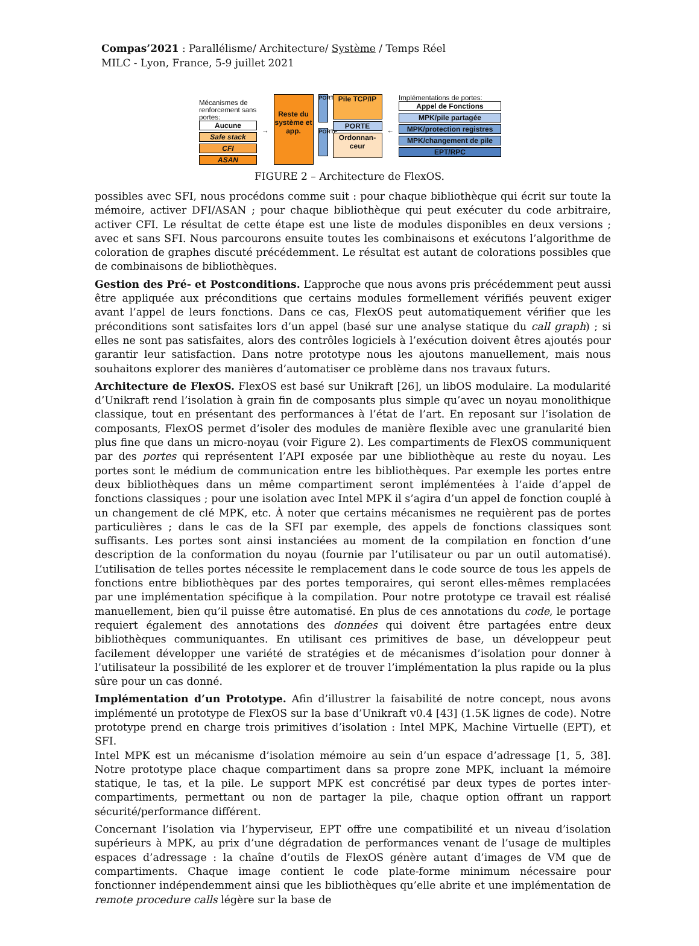Compas’2021 : Parallélisme/ Architecture/ Système / Temps Réel
MILC - Lyon, France, 5-9 juillet 2021
Mécanismes de renforcement sans portes:
Aucune
Safe stack
CFI
ASAN
→
Reste du système et app.
PORTE
PORTE
Pile TCP/IP
PORTE
Ordonnan-ceur
← Implémentations de portes:
Appel de Fonctions
MPK/pile partagée
MPK/protection registres
MPK/changement de pile
EPT/RPC
FIGURE 2 – Architecture de FlexOS.
possibles avec SFI, nous procédons comme suit : pour chaque bibliothèque qui écrit sur toute la mémoire, activer DFI/ASAN ; pour chaque bibliothèque qui peut exécuter du code arbitraire, activer CFI. Le résultat de cette étape est une liste de modules disponibles en deux versions ; avec et sans SFI. Nous parcourons ensuite toutes les combinaisons et exécutons l’algorithme de coloration de graphes discuté précédemment. Le résultat est autant de colorations possibles que de combinaisons de bibliothèques.
Gestion des Pré- et Postconditions. L’approche que nous avons pris précédemment peut aussi être appliquée aux préconditions que certains modules formellement vérifiés peuvent exiger avant l’appel de leurs fonctions. Dans ce cas, FlexOS peut automatiquement vérifier que les préconditions sont satisfaites lors d’un appel (basé sur une analyse statique du call graph) ; si elles ne sont pas satisfaites, alors des contrôles logiciels à l’exécution doivent êtres ajoutés pour garantir leur satisfaction. Dans notre prototype nous les ajoutons manuellement, mais nous souhaitons explorer des manières d’automatiser ce problème dans nos travaux futurs.
Architecture de FlexOS. FlexOS est basé sur Unikraft [26], un libOS modulaire. La modularité d’Unikraft rend l’isolation à grain fin de composants plus simple qu’avec un noyau monolithique classique, tout en présentant des performances à l’état de l’art. En reposant sur l’isolation de composants, FlexOS permet d’isoler des modules de manière flexible avec une granularité bien plus fine que dans un micro-noyau (voir Figure 2). Les compartiments de FlexOS communiquent par des portes qui représentent l’API exposée par une bibliothèque au reste du noyau. Les portes sont le médium de communication entre les bibliothèques. Par exemple les portes entre deux bibliothèques dans un même compartiment seront implémentées à l’aide d’appel de fonctions classiques ; pour une isolation avec Intel MPK il s’agira d’un appel de fonction couplé à un changement de clé MPK, etc. À noter que certains mécanismes ne requièrent pas de portes particulières ; dans le cas de la SFI par exemple, des appels de fonctions classiques sont suffisants. Les portes sont ainsi instanciées au moment de la compilation en fonction d’une description de la conformation du noyau (fournie par l’utilisateur ou par un outil automatisé). L’utilisation de telles portes nécessite le remplacement dans le code source de tous les appels de fonctions entre bibliothèques par des portes temporaires, qui seront elles-mêmes remplacées par une implémentation spécifique à la compilation. Pour notre prototype ce travail est réalisé manuellement, bien qu’il puisse être automatisé. En plus de ces annotations du code, le portage requiert également des annotations des données qui doivent être partagées entre deux bibliothèques communiquantes. En utilisant ces primitives de base, un développeur peut facilement développer une variété de stratégies et de mécanismes d’isolation pour donner à l’utilisateur la possibilité de les explorer et de trouver l’implémentation la plus rapide ou la plus sûre pour un cas donné.
Implémentation d’un Prototype. Afin d’illustrer la faisabilité de notre concept, nous avons implémenté un prototype de FlexOS sur la base d’Unikraft v0.4 [43] (1.5K lignes de code). Notre prototype prend en charge trois primitives d’isolation : Intel MPK, Machine Virtuelle (EPT), et SFI.
Intel MPK est un mécanisme d’isolation mémoire au sein d’un espace d’adressage [1, 5, 38]. Notre prototype place chaque compartiment dans sa propre zone MPK, incluant la mémoire statique, le tas, et la pile. Le support MPK est concrétisé par deux types de portes inter-compartiments, permettant ou non de partager la pile, chaque option offrant un rapport sécurité/performance différent.
Concernant l’isolation via l’hyperviseur, EPT offre une compatibilité et un niveau d’isolation supérieurs à MPK, au prix d’une dégradation de performances venant de l’usage de multiples espaces d’adressage : la chaîne d’outils de FlexOS génère autant d’images de VM que de compartiments. Chaque image contient le code plate-forme minimum nécessaire pour fonctionner indépendemment ainsi que les bibliothèques qu’elle abrite et une implémentation de remote procedure calls légère sur la base de